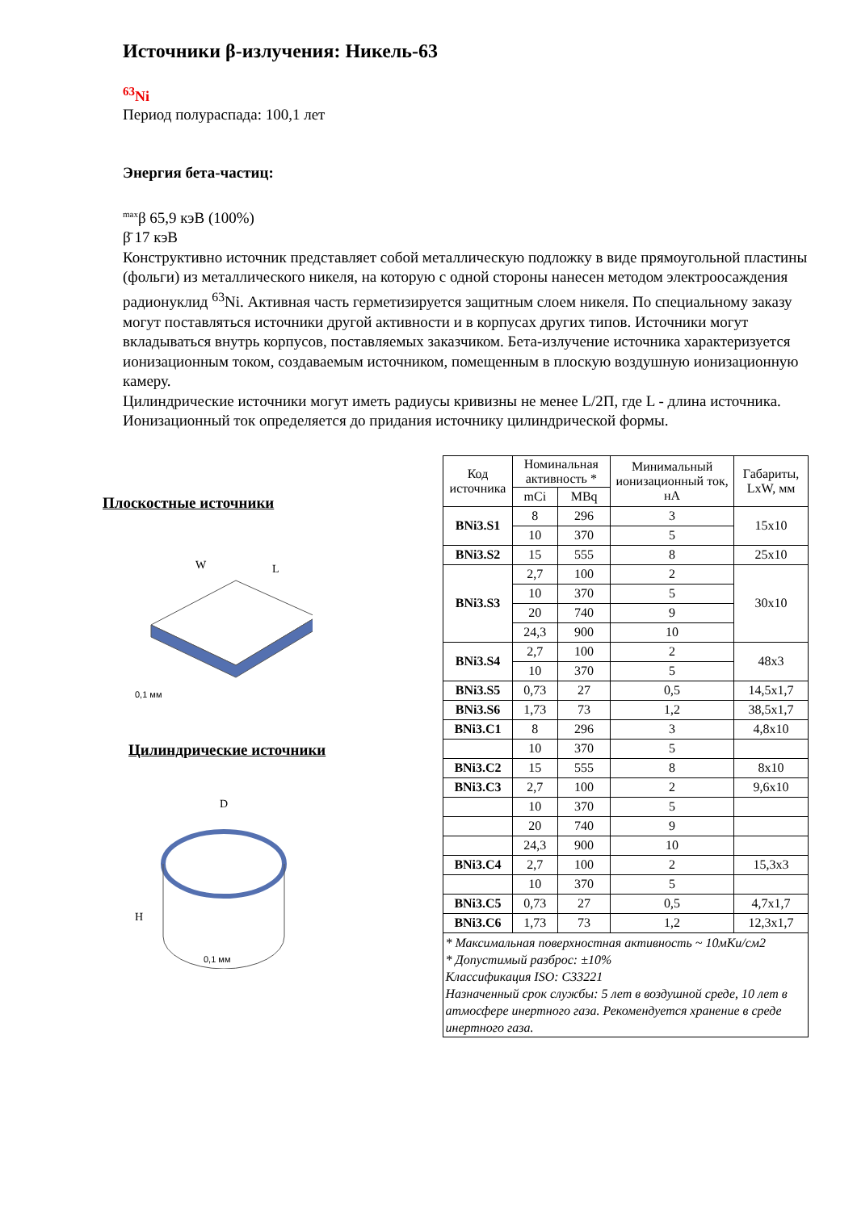Источники β-излучения: Никель-63
<sup>63</sup>Ni
Период полураспада: 100,1 лет
Энергия бета-частиц:
<sup>max</sup>β 65,9 кэВ (100%)
β̄ 17 кэВ
Конструктивно источник представляет собой металлическую подложку в виде прямоугольной пластины (фольги) из металлического никеля, на которую с одной стороны нанесен методом электроосаждения радионуклид <sup>63</sup>Ni. Активная часть герметизируется защитным слоем никеля. По специальному заказу могут поставляться источники другой активности и в корпусах других типов. Источники могут вкладываться внутрь корпусов, поставляемых заказчиком. Бета-излучение источника характеризуется ионизационным током, создаваемым источником, помещенным в плоскую воздушную ионизационную камеру.
Цилиндрические источники могут иметь радиусы кривизны не менее L/2П, где L - длина источника. Ионизационный ток определяется до придания источнику цилиндрической формы.
Плоскостные источники
W
L
0,1 мм
Цилиндрические источники
D
H
0,1 мм
| Код источника | Номинальная активность * | | Минимальный ионизационный ток, нА | Габариты, LxW, мм |
| --- | --- | --- | --- | --- |
| | mCi | MBq | | |
| BNi3.S1 | 8 | 296 | 3 | 15x10 |
| | 10 | 370 | 5 | |
| BNi3.S2 | 15 | 555 | 8 | 25x10 |
| BNi3.S3 | 2,7 | 100 | 2 | 30x10 |
| | 10 | 370 | 5 | |
| | 20 | 740 | 9 | |
| | 24,3 | 900 | 10 | |
| BNi3.S4 | 2,7 | 100 | 2 | 48x3 |
| | 10 | 370 | 5 | |
| BNi3.S5 | 0,73 | 27 | 0,5 | 14,5x1,7 |
| BNi3.S6 | 1,73 | 73 | 1,2 | 38,5x1,7 |
| BNi3.C1 | 8 | 296 | 3 | 4,8x10 |
| | 10 | 370 | 5 | |
| BNi3.C2 | 15 | 555 | 8 | 8x10 |
| BNi3.C3 | 2,7 | 100 | 2 | 9,6x10 |
| | 10 | 370 | 5 | |
| | 20 | 740 | 9 | |
| | 24,3 | 900 | 10 | |
| BNi3.C4 | 2,7 | 100 | 2 | 15,3x3 |
| | 10 | 370 | 5 | |
| BNi3.C5 | 0,73 | 27 | 0,5 | 4,7x1,7 |
| BNi3.C6 | 1,73 | 73 | 1,2 | 12,3x1,7 |
| * Максимальная поверхностная активность ~ 10мКи/см2 * Допустимый разброс: ±10% Классификация ISO: C33221 Назначенный срок службы: 5 лет в воздушной среде, 10 лет в атмосфере инертного газа. Рекомендуется хранение в среде инертного газа. | | | | |